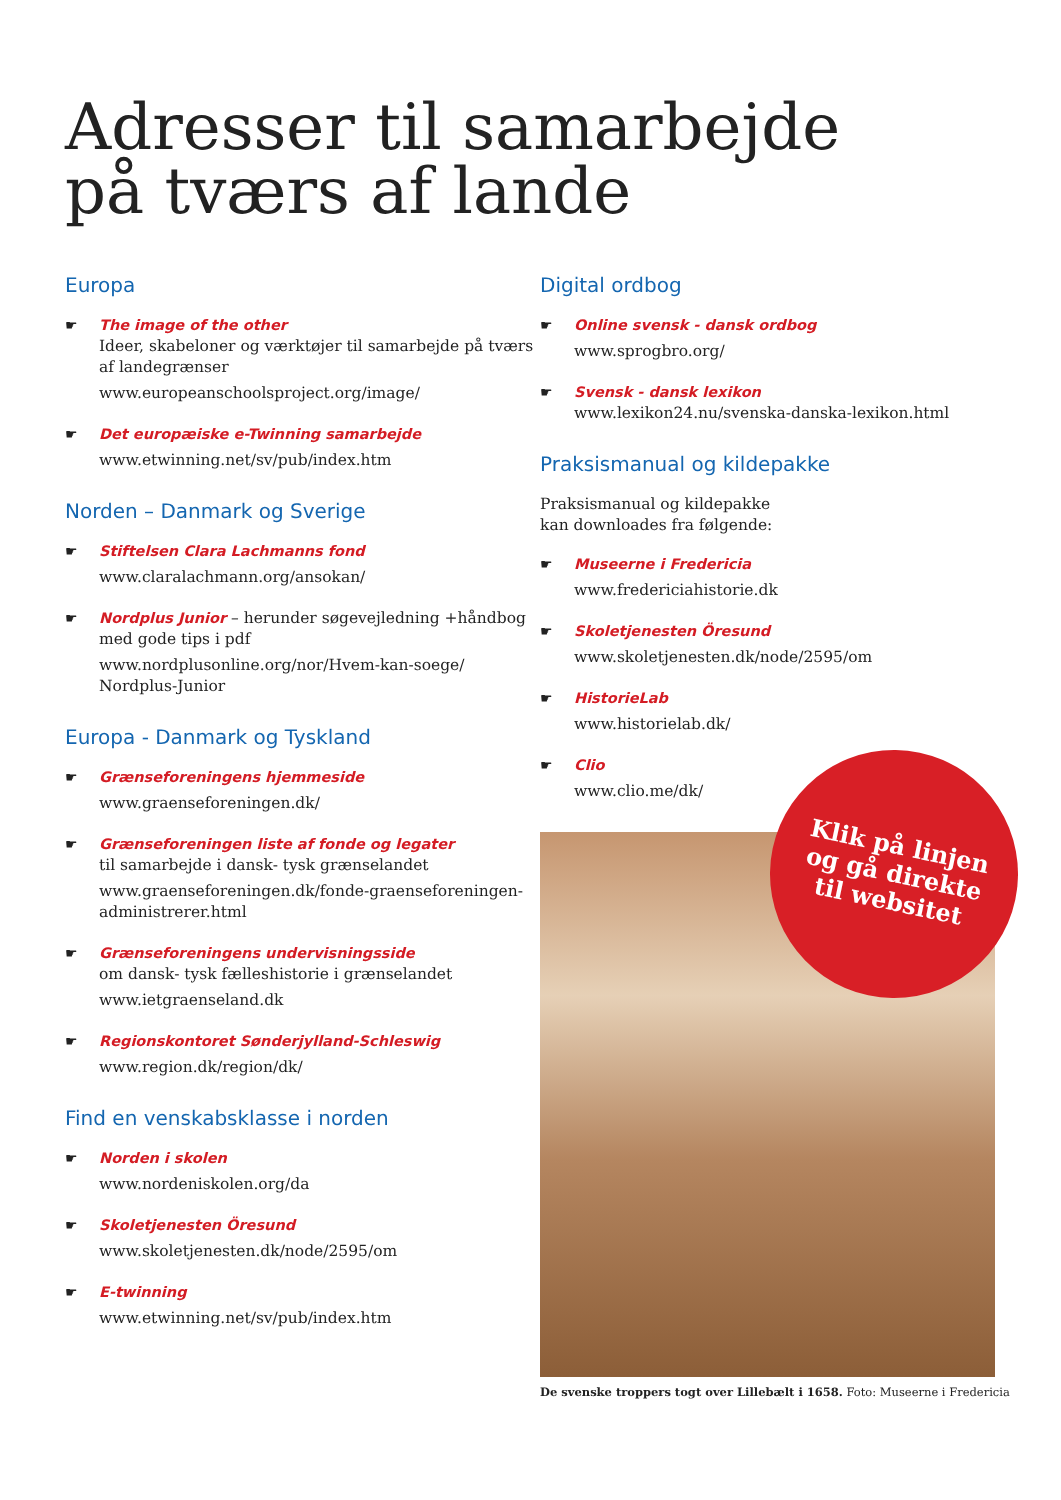Adresser til samarbejde
på tværs af lande
Europa
☛ The image of the other
Ideer, skabeloner og værktøjer til samarbejde på tværs af landegrænser
www.europeanschoolsproject.org/image/
☛ Det europæiske e-Twinning samarbejde
www.etwinning.net/sv/pub/index.htm
Norden – Danmark og Sverige
☛ Stiftelsen Clara Lachmanns fond
www.claralachmann.org/ansokan/
☛ Nordplus Junior – herunder søgevejledning +håndbog med gode tips i pdf
www.nordplusonline.org/nor/Hvem-kan-soege/ Nordplus-Junior
Europa - Danmark og Tyskland
☛ Grænseforeningens hjemmeside
www.graenseforeningen.dk/
☛ Grænseforeningen liste af fonde og legater
til samarbejde i dansk- tysk grænselandet
www.graenseforeningen.dk/fonde-graenseforeningen-administrerer.html
☛ Grænseforeningens undervisningsside
om dansk- tysk fælleshistorie i grænselandet
www.ietgraenseland.dk
☛ Regionskontoret Sønderjylland-Schleswig
www.region.dk/region/dk/
Find en venskabsklasse i norden
☛ Norden i skolen
www.nordeniskolen.org/da
☛ Skoletjenesten Öresund
www.skoletjenesten.dk/node/2595/om
☛ E-twinning
www.etwinning.net/sv/pub/index.htm
Digital ordbog
☛ Online svensk - dansk ordbog
www.sprogbro.org/
☛ Svensk - dansk lexikon
www.lexikon24.nu/svenska-danska-lexikon.html
Praksismanual og kildepakke
Praksismanual og kildepakke
kan downloades fra følgende:
☛ Museerne i Fredericia
www.fredericiahistorie.dk
☛ Skoletjenesten Öresund
www.skoletjenesten.dk/node/2595/om
☛ HistorieLab
www.historielab.dk/
☛ Clio
www.clio.me/dk/
De svenske troppers togt over Lillebælt i 1658. Foto: Museerne i Fredericia
Klik på linjen
og gå direkte
til websitet